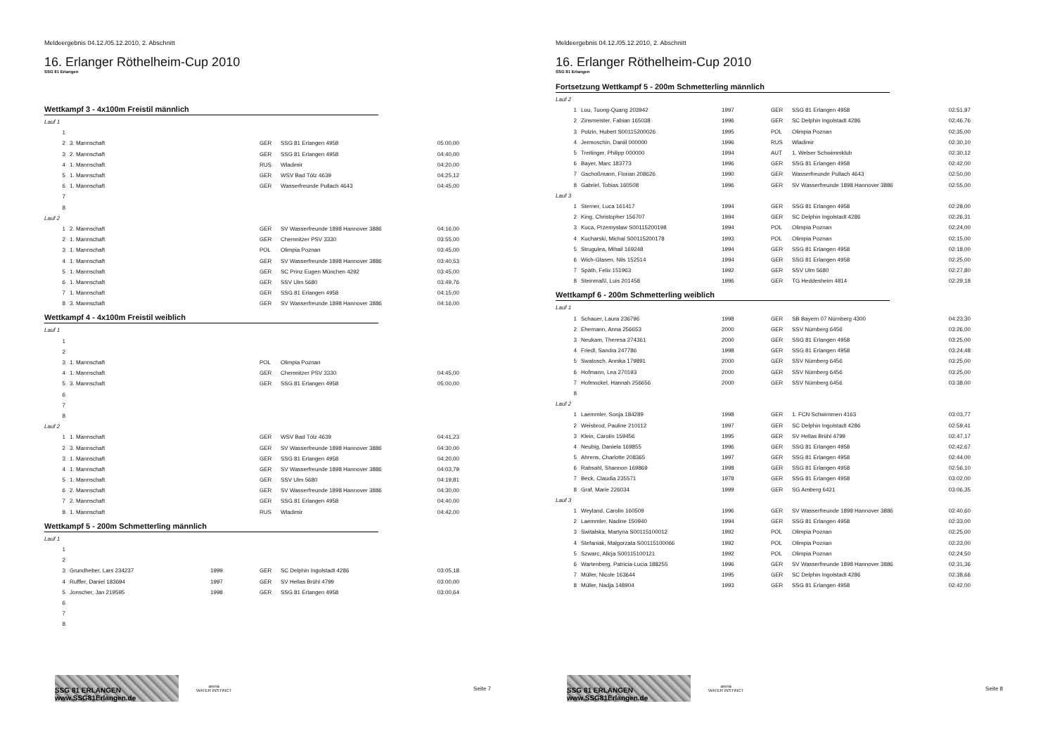Meldeergebnis 04.12./05.12.2010, 2. Abschnitt
16. Erlanger Röthelheim-Cup 2010
SSG 81 Erlangen
Wettkampf 3 - 4x100m Freistil männlich
| Lauf 1 | | | | | |
| 1 | | | | | |
| 2 | 3. Mannschaft | | GER | SSG 81 Erlangen 4958 | 05:00,00 |
| 3 | 2. Mannschaft | | GER | SSG 81 Erlangen 4958 | 04:40,00 |
| 4 | 1. Mannschaft | | RUS | Wladimir | 04:20,00 |
| 5 | 1. Mannschaft | | GER | WSV Bad Tölz 4639 | 04:25,12 |
| 6 | 1. Mannschaft | | GER | Wasserfreunde Pullach 4643 | 04:45,00 |
| 7 | | | | | |
| 8 | | | | | |
| Lauf 2 | | | | | |
| 1 | 2. Mannschaft | | GER | SV Wasserfreunde 1898 Hannover 3886 | 04:16,00 |
| 2 | 1. Mannschaft | | GER | Chemnitzer PSV 3330 | 03:55,00 |
| 3 | 1. Mannschaft | | POL | Olimpia Poznan | 03:45,00 |
| 4 | 1. Mannschaft | | GER | SV Wasserfreunde 1898 Hannover 3886 | 03:40,53 |
| 5 | 1. Mannschaft | | GER | SC Prinz Eugen München 4292 | 03:45,00 |
| 6 | 1. Mannschaft | | GER | SSV Ulm 5680 | 03:49,76 |
| 7 | 1. Mannschaft | | GER | SSG 81 Erlangen 4958 | 04:15,00 |
| 8 | 3. Mannschaft | | GER | SV Wasserfreunde 1898 Hannover 3886 | 04:16,00 |
Wettkampf 4 - 4x100m Freistil weiblich
| Lauf 1 | | | | | |
| 1 | | | | | |
| 2 | | | | | |
| 3 | 1. Mannschaft | | POL | Olimpia Poznan | |
| 4 | 1. Mannschaft | | GER | Chemnitzer PSV 3330 | 04:45,00 |
| 5 | 3. Mannschaft | | GER | SSG 81 Erlangen 4958 | 05:00,00 |
| 6 | | | | | |
| 7 | | | | | |
| 8 | | | | | |
| Lauf 2 | | | | | |
| 1 | 1. Mannschaft | | GER | WSV Bad Tölz 4639 | 04:41,23 |
| 2 | 3. Mannschaft | | GER | SV Wasserfreunde 1898 Hannover 3886 | 04:30,00 |
| 3 | 1. Mannschaft | | GER | SSG 81 Erlangen 4958 | 04:20,00 |
| 4 | 1. Mannschaft | | GER | SV Wasserfreunde 1898 Hannover 3886 | 04:03,79 |
| 5 | 1. Mannschaft | | GER | SSV Ulm 5680 | 04:19,81 |
| 6 | 2. Mannschaft | | GER | SV Wasserfreunde 1898 Hannover 3886 | 04:30,00 |
| 7 | 2. Mannschaft | | GER | SSG 81 Erlangen 4958 | 04:40,00 |
| 8 | 1. Mannschaft | | RUS | Wladimir | 04:42,00 |
Wettkampf 5 - 200m Schmetterling männlich
| Lauf 1 | | | | | |
| 1 | | | | | |
| 2 | | | | | |
| 3 | Grundheber, Lars 234237 | 1999 | GER | SC Delphin Ingolstadt 4286 | 03:05,18 |
| 4 | Ruffler, Daniel 183694 | 1997 | GER | SV Hellas Brühl 4799 | 03:00,00 |
| 5 | Jonscher, Jan 219595 | 1998 | GER | SSG 81 Erlangen 4958 | 03:00,64 |
| 6 | | | | | |
| 7 | | | | | |
| 8 | | | | | |
SSG 81 ERLANGEN www.SSG81Erlangen.de
arena
WATER INSTINCT
Seite 7
Meldeergebnis 04.12./05.12.2010, 2. Abschnitt
16. Erlanger Röthelheim-Cup 2010
SSG 81 Erlangen
Fortsetzung Wettkampf 5 - 200m Schmetterling männlich
| Lauf 2 | | | | | |
| 1 | Luu, Tuong-Quang 203942 | 1997 | GER | SSG 81 Erlangen 4958 | 02:51,97 |
| 2 | Zinsmeister, Fabian 165038 | 1996 | GER | SC Delphin Ingolstadt 4286 | 02:46,76 |
| 3 | Polzin, Hubert S00115200026 | 1995 | POL | Olimpia Poznan | 02:35,00 |
| 4 | Jermoschin, Daniil 000000 | 1996 | RUS | Wladimir | 02:30,10 |
| 5 | Treitinger, Philipp 000000 | 1994 | AUT | 1. Welser Schwimmklub | 02:30,12 |
| 6 | Bayer, Marc 183773 | 1996 | GER | SSG 81 Erlangen 4958 | 02:42,00 |
| 7 | Gschoßmann, Florian 208626 | 1990 | GER | Wasserfreunde Pullach 4643 | 02:50,00 |
| 8 | Gabriel, Tobias 160508 | 1996 | GER | SV Wasserfreunde 1898 Hannover 3886 | 02:55,00 |
| Lauf 3 | | | | | |
| 1 | Sterner, Luca 161417 | 1994 | GER | SSG 81 Erlangen 4958 | 02:28,00 |
| 2 | King, Christopher 156707 | 1994 | GER | SC Delphin Ingolstadt 4286 | 02:26,31 |
| 3 | Kuca, Przemyslaw S00115200198 | 1994 | POL | Olimpia Poznan | 02:24,00 |
| 4 | Kucharski, Michal S00115200178 | 1993 | POL | Olimpia Poznan | 02:15,00 |
| 5 | Strugulea, Mihail 169248 | 1994 | GER | SSG 81 Erlangen 4958 | 02:18,00 |
| 6 | Wich-Glasen, Nils 152514 | 1994 | GER | SSG 81 Erlangen 4958 | 02:25,00 |
| 7 | Späth, Felix 151963 | 1992 | GER | SSV Ulm 5680 | 02:27,80 |
| 8 | Steinmaßl, Luis 201458 | 1996 | GER | TG Heddesheim 4814 | 02:29,18 |
Wettkampf 6 - 200m Schmetterling weiblich
| Lauf 1 | | | | | |
| 1 | Schauer, Laura 236796 | 1998 | GER | SB Bayern 07 Nürnberg 4300 | 04:23,30 |
| 2 | Ehemann, Anna 256653 | 2000 | GER | SSV Nürnberg 6456 | 03:26,00 |
| 3 | Neukam, Theresa 274361 | 2000 | GER | SSG 81 Erlangen 4958 | 03:25,00 |
| 4 | Friedl, Sandra 247786 | 1998 | GER | SSG 81 Erlangen 4958 | 03:24,48 |
| 5 | Swatosch, Annika 179891 | 2000 | GER | SSV Nürnberg 6456 | 03:25,00 |
| 6 | Hofmann, Lea 270193 | 2000 | GER | SSV Nürnberg 6456 | 03:25,00 |
| 7 | Hofmockel, Hannah 256656 | 2000 | GER | SSV Nürnberg 6456 | 03:38,00 |
| 8 | | | | | |
| Lauf 2 | | | | | |
| 1 | Laemmler, Sonja 184289 | 1998 | GER | 1. FCN Schwimmen 4163 | 03:03,77 |
| 2 | Weisbrod, Pauline 210112 | 1997 | GER | SC Delphin Ingolstadt 4286 | 02:59,41 |
| 3 | Klein, Carolin 159456 | 1995 | GER | SV Hellas Brühl 4799 | 02:47,17 |
| 4 | Neubig, Daniela 169855 | 1996 | GER | SSG 81 Erlangen 4958 | 02:42,67 |
| 5 | Ahrens, Charlotte 208365 | 1997 | GER | SSG 81 Erlangen 4958 | 02:44,00 |
| 6 | Rabsahl, Shannon 169869 | 1998 | GER | SSG 81 Erlangen 4958 | 02:56,10 |
| 7 | Beck, Claudia 235571 | 1978 | GER | SSG 81 Erlangen 4958 | 03:02,00 |
| 8 | Graf, Marie 226034 | 1999 | GER | SG Amberg 6421 | 03:06,35 |
| Lauf 3 | | | | | |
| 1 | Weyland, Carolin 160509 | 1996 | GER | SV Wasserfreunde 1898 Hannover 3886 | 02:40,60 |
| 2 | Laemmler, Nadine 150940 | 1994 | GER | SSG 81 Erlangen 4958 | 02:33,00 |
| 3 | Switalska, Martyna S00115100012 | 1992 | POL | Olimpia Poznan | 02:25,00 |
| 4 | Stefaniak, Malgorzata S00115100066 | 1992 | POL | Olimpia Poznan | 02:23,00 |
| 5 | Szwarc, Alicja S00115100121 | 1992 | POL | Olimpia Poznan | 02:24,50 |
| 6 | Wartenberg, Patricia-Lucia 188255 | 1996 | GER | SV Wasserfreunde 1898 Hannover 3886 | 02:31,36 |
| 7 | Müller, Nicole 163644 | 1995 | GER | SC Delphin Ingolstadt 4286 | 02:38,66 |
| 8 | Müller, Nadja 148904 | 1993 | GER | SSG 81 Erlangen 4958 | 02:42,00 |
SSG 81 ERLANGEN www.SSG81Erlangen.de
arena
WATER INSTINCT
Seite 8